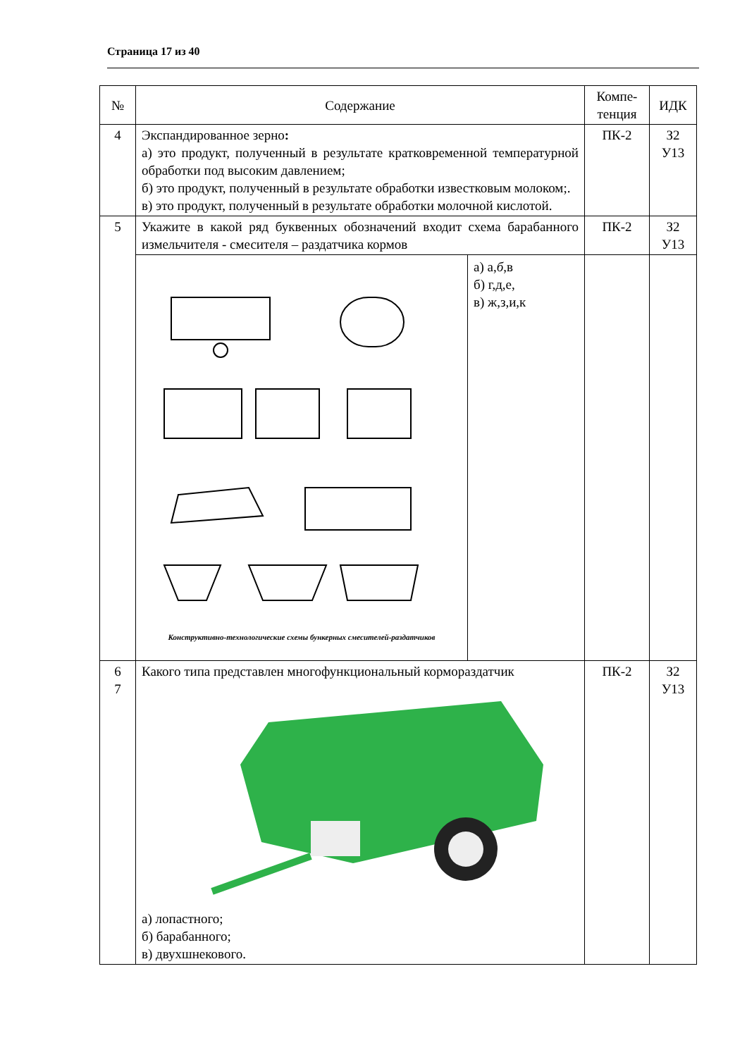Страница 17 из 40
| № | Содержание | Компе- тенция | ИДК |
| --- | --- | --- | --- |
| 4 | Экспандированное зерно : а) это продукт, полученный в результате кратковременной температурной обработки под высоким давлением; б) это продукт, полученный в результате обработки известковым молоком;. в) это продукт, полученный в результате обработки молочной кислотой. | ПК-2 | З2 У13 |
| 5 | Укажите в какой ряд буквенных обозначений входит схема барабанного измельчителя - смесителя – раздатчика кормов | ПК-2 | З2 У13 |
| | / Конструктивно-технологические схемы бункерных смесителей-раздатчиков / а) а, б ,в б) г,д,е, в) ж,з,и,к / | | |
| 6 7 | Какого типа представлен многофункциональный кормораздатчик а) лопастного; б) барабанного; в) двухшнекового. | ПК-2 | З2 У13 |